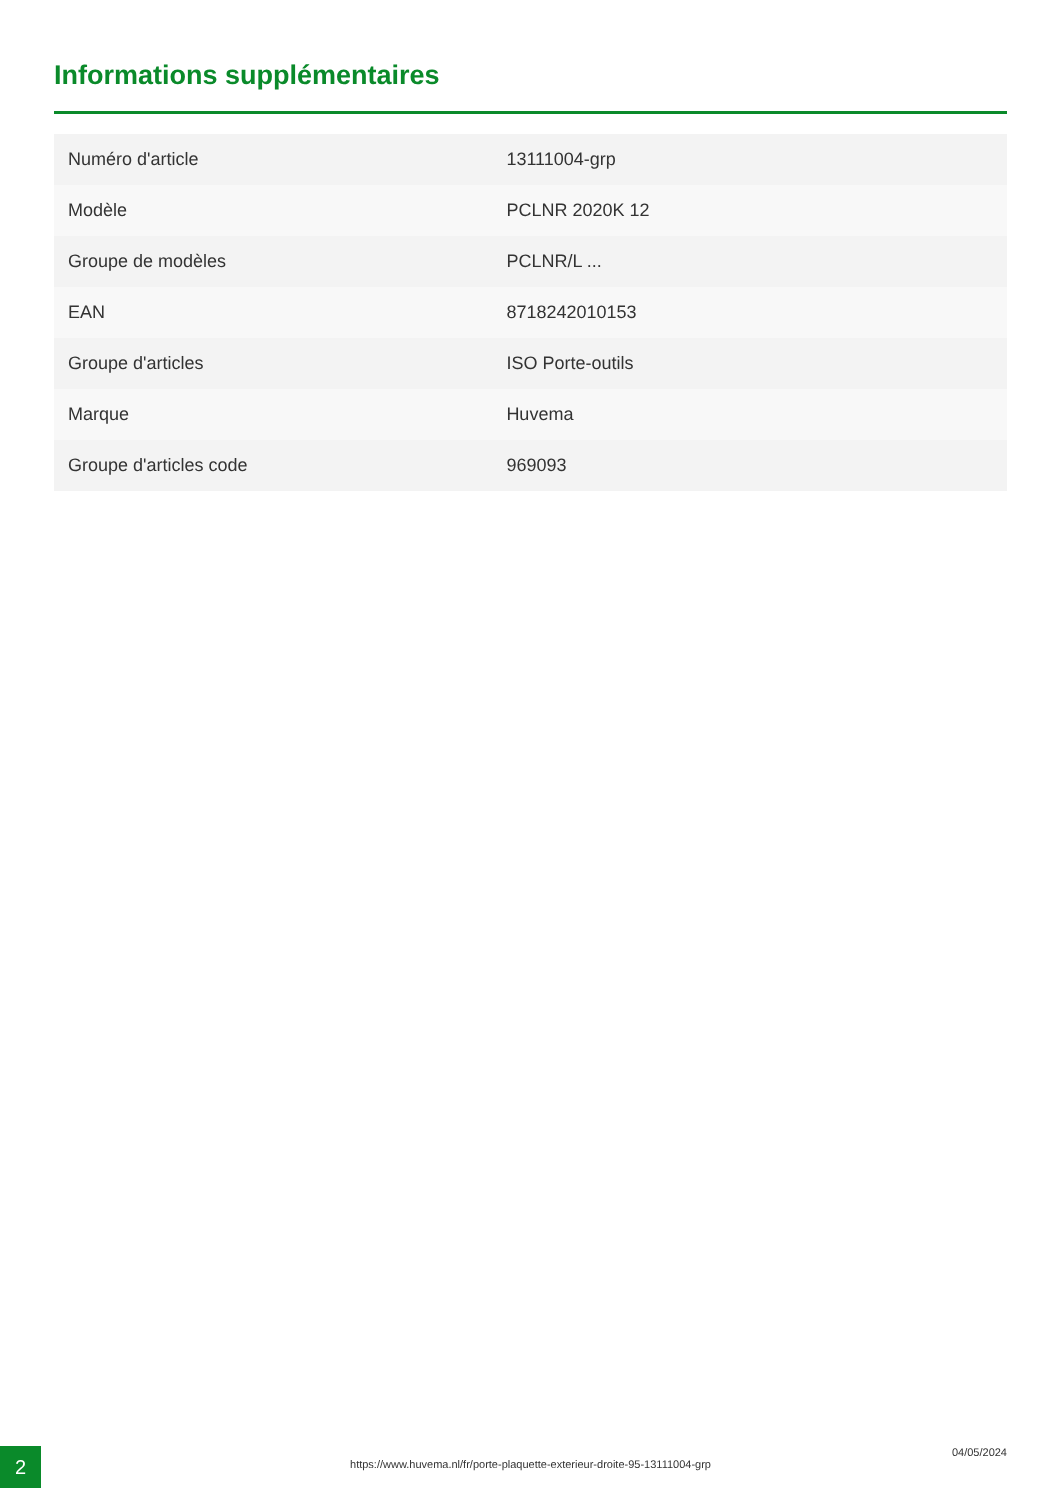Informations supplémentaires
| Numéro d'article | 13111004-grp |
| Modèle | PCLNR 2020K 12 |
| Groupe de modèles | PCLNR/L ... |
| EAN | 8718242010153 |
| Groupe d'articles | ISO Porte-outils |
| Marque | Huvema |
| Groupe d'articles code | 969093 |
2 https://www.huvema.nl/fr/porte-plaquette-exterieur-droite-95-13111004-grp
04/05/2024